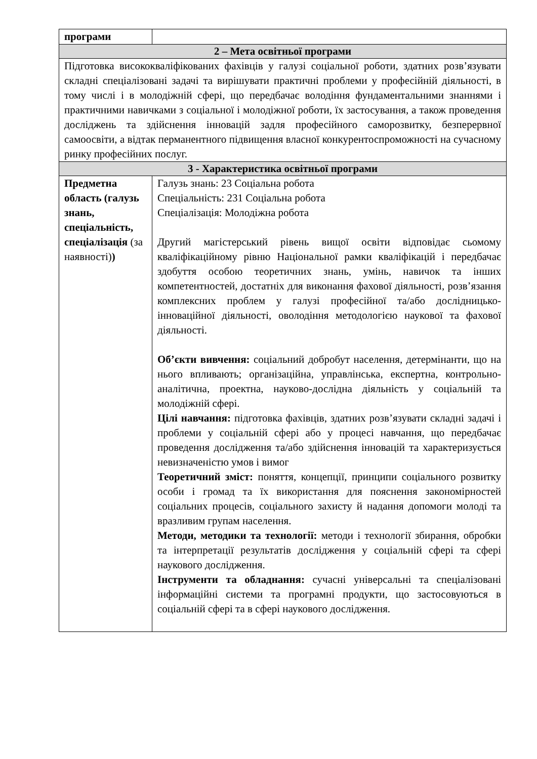| програми | |
| 2 – Мета освітньої програми | |
| Підготовка висококваліфікованих фахівців у галузі соціальної роботи, здатних розв’язувати складні спеціалізовані задачі та вирішувати практичні проблеми у професійній діяльності, в тому числі і в молодіжній сфері, що передбачає володіння фундаментальними знаннями і практичними навичками з соціальної і молодіжної роботи, їх застосування, а також проведення досліджень та здійснення інновацій задля професійного саморозвитку, безперервної самоосвіти, а відтак перманентного підвищення власної конкурентоспроможності на сучасному ринку професійних послуг. | |
| 3 - Характеристика освітньої програми | |
| Предметна область (галузь знань, спеціальність, спеціалізація (за наявності) ) | Галузь знань: 23 Соціальна робота Спеціальність: 231 Соціальна робота Спеціалізація: Молодіжна робота Другий магістерський рівень вищої освіти відповідає сьомому кваліфікаційному рівню Національної рамки кваліфікацій і передбачає здобуття особою теоретичних знань, умінь, навичок та інших компетентностей, достатніх для виконання фахової діяльності, розв’язання комплексних проблем у галузі професійної та/або дослідницько-інноваційної діяльності, оволодіння методологією наукової та фахової діяльності. Об’єкти вивчення: соціальний добробут населення, детермінанти, що на нього впливають; організаційна, управлінська, експертна, контрольно-аналітична, проектна, науково-дослідна діяльність у соціальній та молодіжній сфері. Цілі навчання: підготовка фахівців, здатних розв’язувати складні задачі і проблеми у соціальній сфері або у процесі навчання, що передбачає проведення дослідження та/або здійснення інновацій та характеризується невизначеністю умов і вимог Теоретичний зміст: поняття, концепції, принципи соціального розвитку особи і громад та їх використання для пояснення закономірностей соціальних процесів, соціального захисту й надання допомоги молоді та вразливим групам населення. Методи, методики та технології: методи і технології збирання, обробки та інтерпретації результатів дослідження у соціальній сфері та сфері наукового дослідження. Інструменти та обладнання: сучасні універсальні та спеціалізовані інформаційні системи та програмні продукти, що застосовуються в соціальній сфері та в сфері наукового дослідження. |